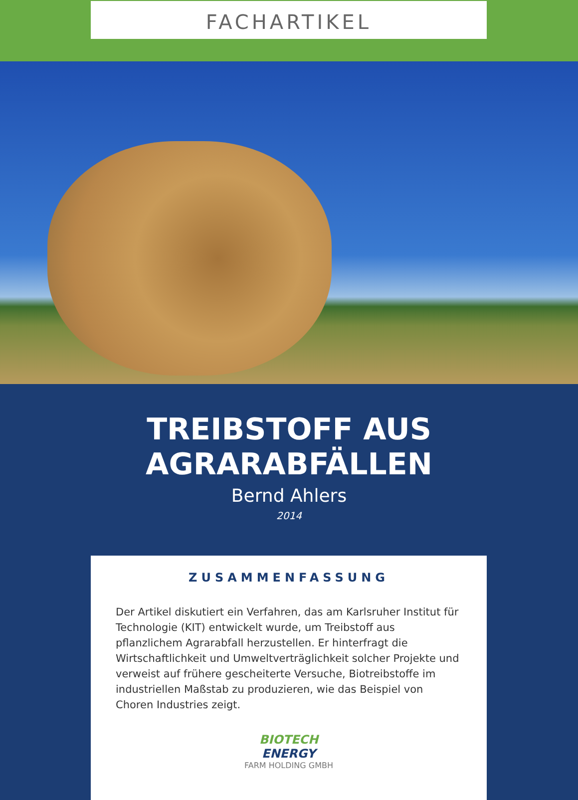FACHARTIKEL
TREIBSTOFF AUS AGRARABFÄLLEN
Bernd Ahlers
2014
ZUSAMMENFASSUNG
Der Artikel diskutiert ein Verfahren, das am Karlsruher Institut für Technologie (KIT) entwickelt wurde, um Treibstoff aus pflanzlichem Agrarabfall herzustellen. Er hinterfragt die Wirtschaftlichkeit und Umweltverträglichkeit solcher Projekte und verweist auf frühere gescheiterte Versuche, Biotreibstoffe im industriellen Maßstab zu produzieren, wie das Beispiel von Choren Industries zeigt.
BIOTECH
ENERGY
FARM HOLDING GMBH